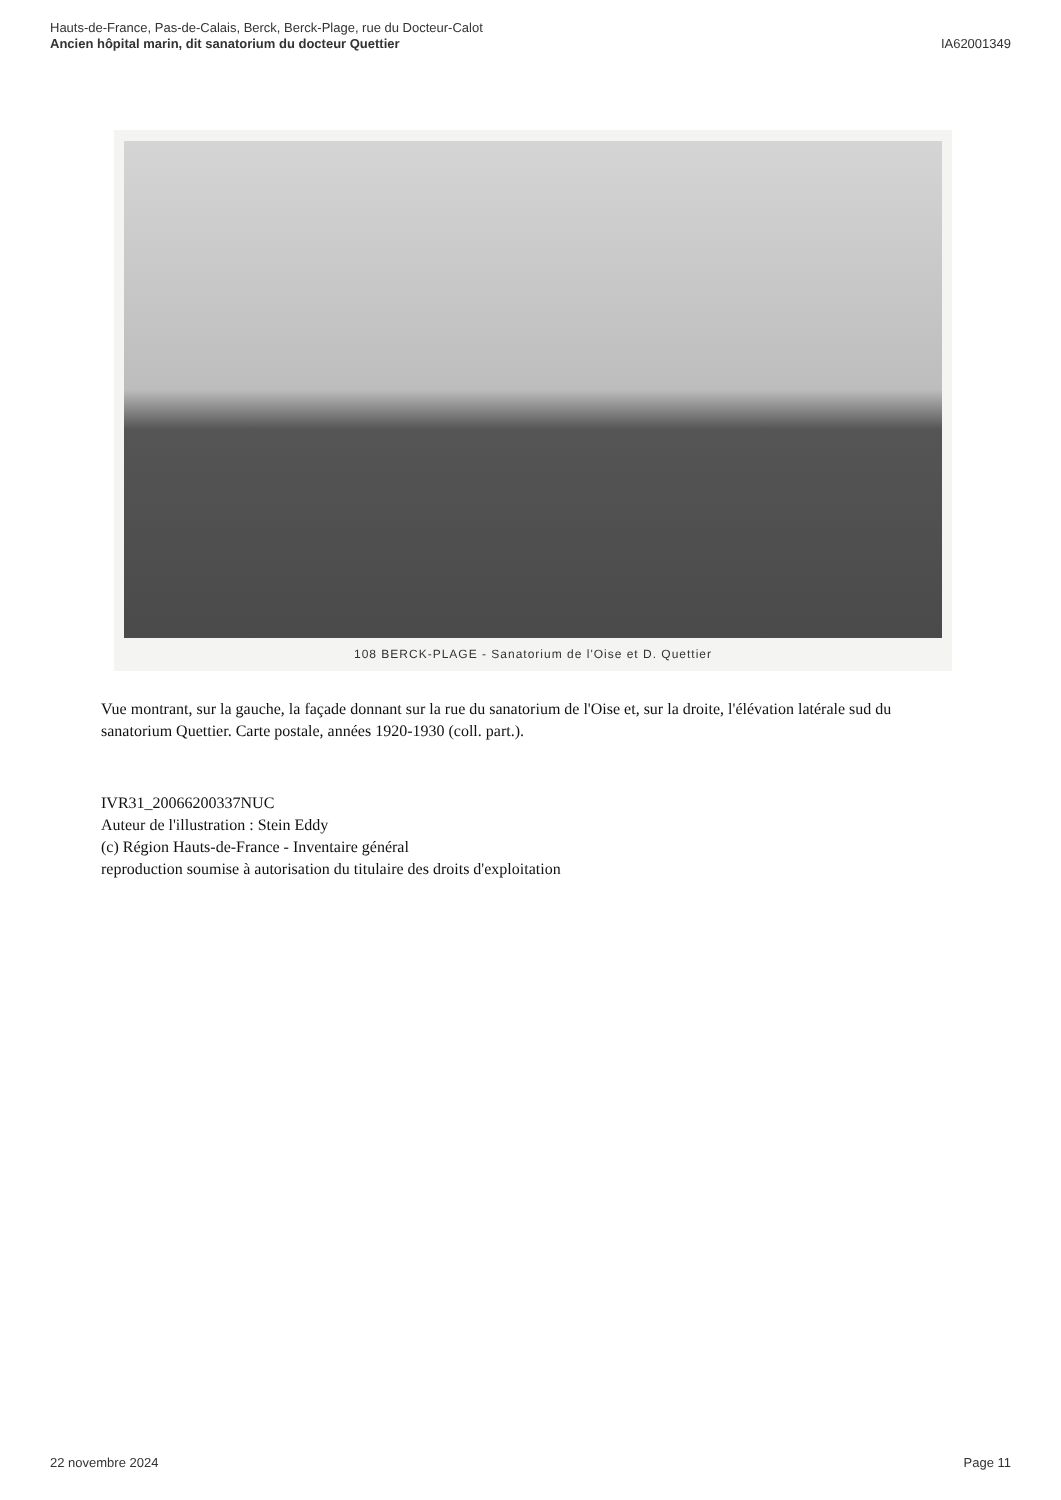Hauts-de-France, Pas-de-Calais, Berck, Berck-Plage, rue du Docteur-Calot
Ancien hôpital marin, dit sanatorium du docteur Quettier
IA62001349
108 BERCK-PLAGE - Sanatorium de l'Oise et D. Quettier
Vue montrant, sur la gauche, la façade donnant sur la rue du sanatorium de l'Oise et, sur la droite, l'élévation latérale sud du sanatorium Quettier. Carte postale, années 1920-1930 (coll. part.).
IVR31_20066200337NUC
Auteur de l'illustration : Stein Eddy
(c) Région Hauts-de-France - Inventaire général
reproduction soumise à autorisation du titulaire des droits d'exploitation
22 novembre 2024 Page 11